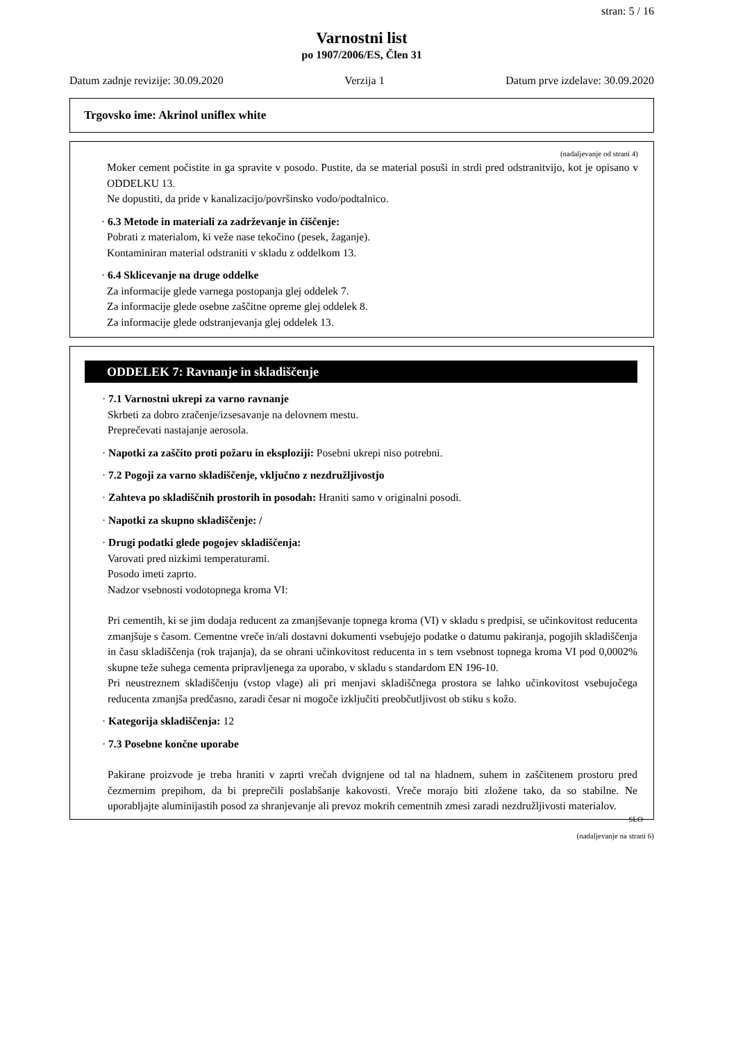stran: 5 / 16
Varnostni list
po 1907/2006/ES, Člen 31
Datum zadnje revizije: 30.09.2020 Verzija 1 Datum prve izdelave: 30.09.2020
Trgovsko ime: Akrinol uniflex white
(nadaljevanje od strani 4)
Moker cement počistite in ga spravite v posodo. Pustite, da se material posuši in strdi pred odstranitvijo, kot je opisano v ODDELKU 13.
Ne dopustiti, da pride v kanalizacijo/površinsko vodo/podtalnico.
· 6.3 Metode in materiali za zadrževanje in čiščenje:
Pobrati z materialom, ki veže nase tekočino (pesek, žaganje).
Kontaminiran material odstraniti v skladu z oddelkom 13.
· 6.4 Sklicevanje na druge oddelke
Za informacije glede varnega postopanja glej oddelek 7.
Za informacije glede osebne zaščitne opreme glej oddelek 8.
Za informacije glede odstranjevanja glej oddelek 13.
ODDELEK 7: Ravnanje in skladiščenje
· 7.1 Varnostni ukrepi za varno ravnanje
Skrbeti za dobro zračenje/izsesavanje na delovnem mestu.
Preprečevati nastajanje aerosola.
· Napotki za zaščito proti požaru in eksploziji: Posebni ukrepi niso potrebni.
· 7.2 Pogoji za varno skladiščenje, vključno z nezdružljivostjo
· Zahteva po skladiščnih prostorih in posodah: Hraniti samo v originalni posodi.
· Napotki za skupno skladiščenje: /
· Drugi podatki glede pogojev skladiščenja:
Varovati pred nizkimi temperaturami.
Posodo imeti zaprto.
Nadzor vsebnosti vodotopnega kroma VI:
Pri cementih, ki se jim dodaja reducent za zmanjševanje topnega kroma (VI) v skladu s predpisi, se učinkovitost reducenta zmanjšuje s časom. Cementne vreče in/ali dostavni dokumenti vsebujejo podatke o datumu pakiranja, pogojih skladiščenja in času skladiščenja (rok trajanja), da se ohrani učinkovitost reducenta in s tem vsebnost topnega kroma VI pod 0,0002% skupne teže suhega cementa pripravljenega za uporabo, v skladu s standardom EN 196-10.
Pri neustreznem skladiščenju (vstop vlage) ali pri menjavi skladiščnega prostora se lahko učinkovitost vsebujočega reducenta zmanjša predčasno, zaradi česar ni mogoče izključiti preobčutljivost ob stiku s kožo.
· Kategorija skladiščenja: 12
· 7.3 Posebne končne uporabe
Pakirane proizvode je treba hraniti v zaprti vrečah dvignjene od tal na hladnem, suhem in zaščitenem prostoru pred čezmernim prepihom, da bi preprečili poslabšanje kakovosti. Vreče morajo biti zložene tako, da so stabilne. Ne uporabljajte aluminijastih posod za shranjevanje ali prevoz mokrih cementnih zmesi zaradi nezdružljivosti materialov.
SLO
(nadaljevanje na strani 6)